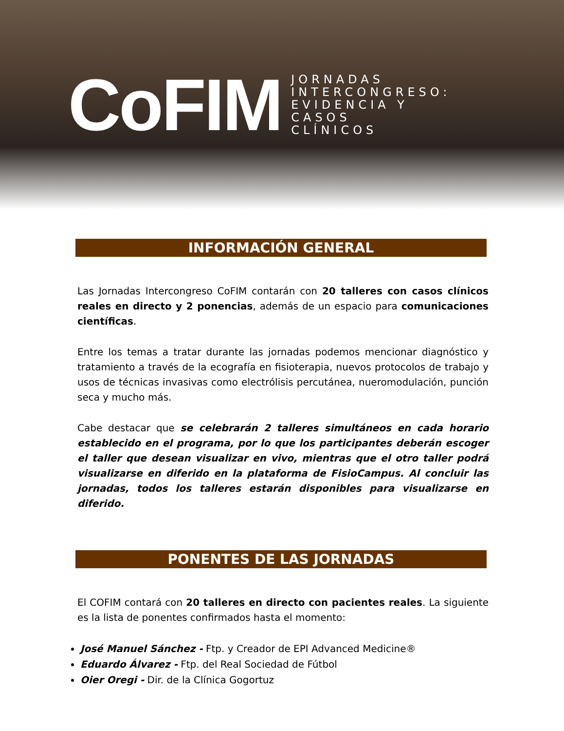CoFIM
JORNADAS
INTERCONGRESO:
EVIDENCIA Y
CASOS
CLÍNICOS
INFORMACIÓN GENERAL
Las Jornadas Intercongreso CoFIM contarán con 20 talleres con casos clínicos reales en directo y 2 ponencias, además de un espacio para comunicaciones científicas.
Entre los temas a tratar durante las jornadas podemos mencionar diagnóstico y tratamiento a través de la ecografía en fisioterapia, nuevos protocolos de trabajo y usos de técnicas invasivas como electrólisis percutánea, nueromodulación, punción seca y mucho más.
Cabe destacar que se celebrarán 2 talleres simultáneos en cada horario establecido en el programa, por lo que los participantes deberán escoger el taller que desean visualizar en vivo, mientras que el otro taller podrá visualizarse en diferido en la plataforma de FisioCampus. Al concluir las jornadas, todos los talleres estarán disponibles para visualizarse en diferido.
PONENTES DE LAS JORNADAS
El COFIM contará con 20 talleres en directo con pacientes reales. La siguiente es la lista de ponentes confirmados hasta el momento:
José Manuel Sánchez - Ftp. y Creador de EPI Advanced Medicine®
Eduardo Álvarez - Ftp. del Real Sociedad de Fútbol
Oier Oregi - Dir. de la Clínica Gogortuz